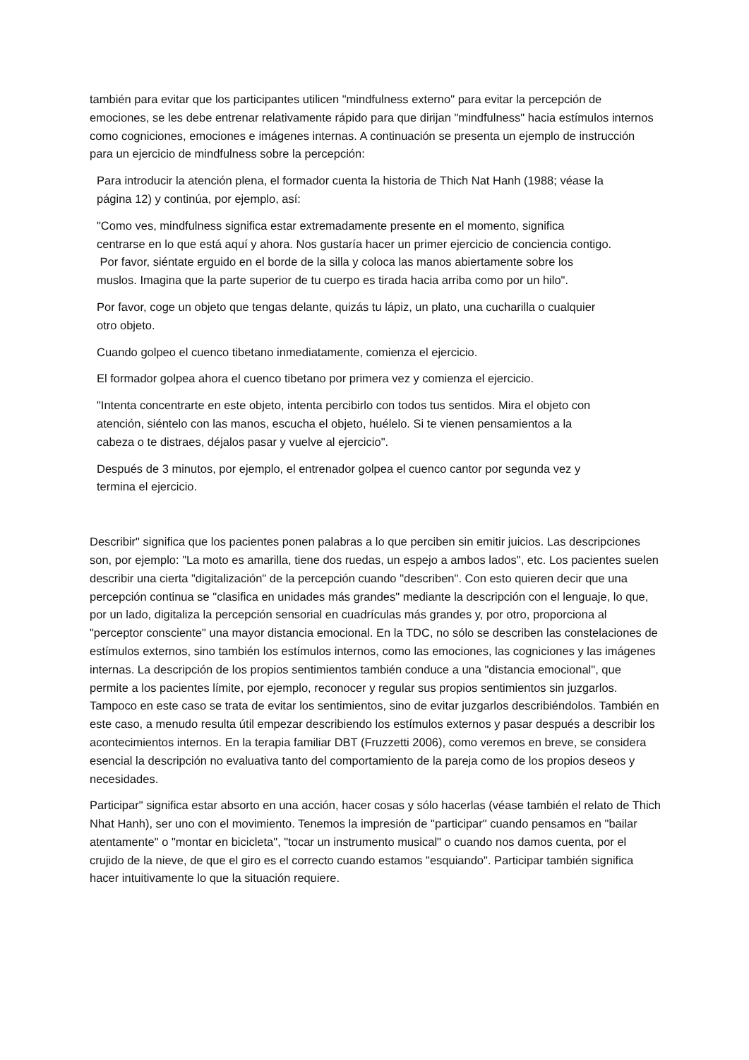también para evitar que los participantes utilicen "mindfulness externo" para evitar la percepción de emociones, se les debe entrenar relativamente rápido para que dirijan "mindfulness" hacia estímulos internos como cogniciones, emociones e imágenes internas. A continuación se presenta un ejemplo de instrucción para un ejercicio de mindfulness sobre la percepción:
Para introducir la atención plena, el formador cuenta la historia de Thich Nat Hanh (1988; véase la página 12) y continúa, por ejemplo, así:
"Como ves, mindfulness significa estar extremadamente presente en el momento, significa centrarse en lo que está aquí y ahora. Nos gustaría hacer un primer ejercicio de conciencia contigo.
Por favor, siéntate erguido en el borde de la silla y coloca las manos abiertamente sobre los muslos. Imagina que la parte superior de tu cuerpo es tirada hacia arriba como por un hilo".
Por favor, coge un objeto que tengas delante, quizás tu lápiz, un plato, una cucharilla o cualquier otro objeto.
Cuando golpeo el cuenco tibetano inmediatamente, comienza el ejercicio.
El formador golpea ahora el cuenco tibetano por primera vez y comienza el ejercicio.
"Intenta concentrarte en este objeto, intenta percibirlo con todos tus sentidos. Mira el objeto con atención, siéntelo con las manos, escucha el objeto, huélelo. Si te vienen pensamientos a la cabeza o te distraes, déjalos pasar y vuelve al ejercicio".
Después de 3 minutos, por ejemplo, el entrenador golpea el cuenco cantor por segunda vez y termina el ejercicio.
Describir" significa que los pacientes ponen palabras a lo que perciben sin emitir juicios. Las descripciones son, por ejemplo: "La moto es amarilla, tiene dos ruedas, un espejo a ambos lados", etc. Los pacientes suelen describir una cierta "digitalización" de la percepción cuando "describen". Con esto quieren decir que una percepción continua se "clasifica en unidades más grandes" mediante la descripción con el lenguaje, lo que, por un lado, digitaliza la percepción sensorial en cuadrículas más grandes y, por otro, proporciona al "perceptor consciente" una mayor distancia emocional. En la TDC, no sólo se describen las constelaciones de estímulos externos, sino también los estímulos internos, como las emociones, las cogniciones y las imágenes internas. La descripción de los propios sentimientos también conduce a una "distancia emocional", que permite a los pacientes límite, por ejemplo, reconocer y regular sus propios sentimientos sin juzgarlos. Tampoco en este caso se trata de evitar los sentimientos, sino de evitar juzgarlos describiéndolos. También en este caso, a menudo resulta útil empezar describiendo los estímulos externos y pasar después a describir los acontecimientos internos. En la terapia familiar DBT (Fruzzetti 2006), como veremos en breve, se considera esencial la descripción no evaluativa tanto del comportamiento de la pareja como de los propios deseos y necesidades.
Participar" significa estar absorto en una acción, hacer cosas y sólo hacerlas (véase también el relato de Thich Nhat Hanh), ser uno con el movimiento. Tenemos la impresión de "participar" cuando pensamos en "bailar atentamente" o "montar en bicicleta", "tocar un instrumento musical" o cuando nos damos cuenta, por el crujido de la nieve, de que el giro es el correcto cuando estamos "esquiando". Participar también significa hacer intuitivamente lo que la situación requiere.